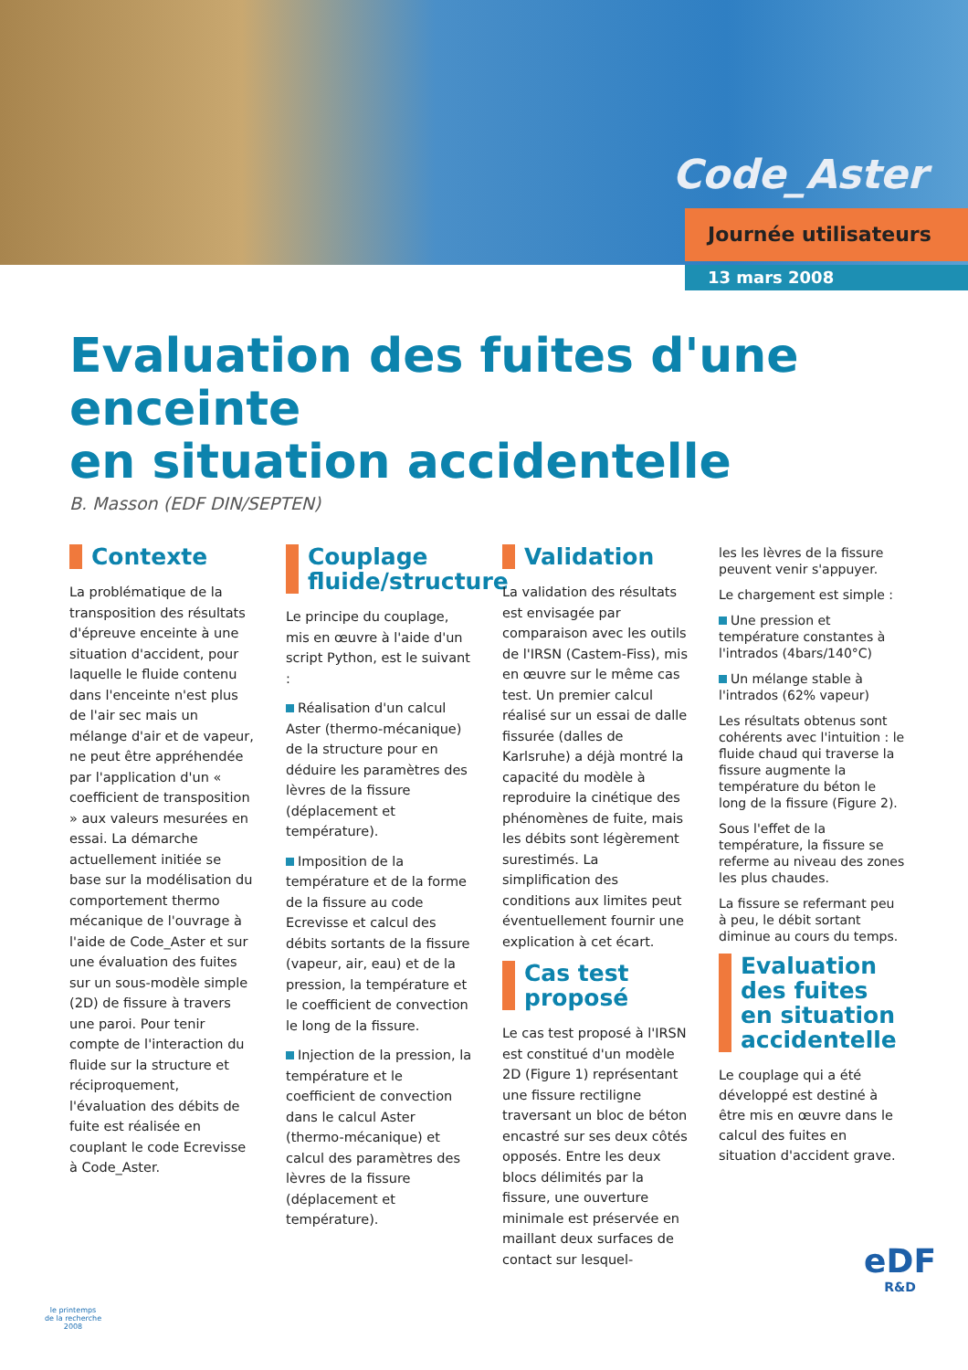Code_Aster
Journée utilisateurs
13 mars 2008
Evaluation des fuites d'une enceinte
en situation accidentelle
B. Masson (EDF DIN/SEPTEN)
Contexte
La problématique de la transposition des résultats d'épreuve enceinte à une situation d'accident, pour laquelle le fluide contenu dans l'enceinte n'est plus de l'air sec mais un mélange d'air et de vapeur, ne peut être appréhendée par l'application d'un « coefficient de transposition » aux valeurs mesurées en essai. La démarche actuellement initiée se base sur la modélisation du comportement thermo mécanique de l'ouvrage à l'aide de Code_Aster et sur une évaluation des fuites sur un sous-modèle simple (2D) de fissure à travers une paroi. Pour tenir compte de l'interaction du fluide sur la structure et réciproquement, l'évaluation des débits de fuite est réalisée en couplant le code Ecrevisse à Code_Aster.
Couplage fluide/structure
Le principe du couplage, mis en œuvre à l'aide d'un script Python, est le suivant :
Réalisation d'un calcul Aster (thermo-mécanique) de la structure pour en déduire les paramètres des lèvres de la fissure (déplacement et température).
Imposition de la température et de la forme de la fissure au code Ecrevisse et calcul des débits sortants de la fissure (vapeur, air, eau) et de la pression, la température et le coefficient de convection le long de la fissure.
Injection de la pression, la température et le coefficient de convection dans le calcul Aster (thermo-mécanique) et calcul des paramètres des lèvres de la fissure (déplacement et température).
Validation
La validation des résultats est envisagée par comparaison avec les outils de l'IRSN (Castem-Fiss), mis en œuvre sur le même cas test. Un premier calcul réalisé sur un essai de dalle fissurée (dalles de Karlsruhe) a déjà montré la capacité du modèle à reproduire la cinétique des phénomènes de fuite, mais les débits sont légèrement surestimés. La simplification des conditions aux limites peut éventuellement fournir une explication à cet écart.
Cas test proposé
Le cas test proposé à l'IRSN est constitué d'un modèle 2D (Figure 1) représentant une fissure rectiligne traversant un bloc de béton encastré sur ses deux côtés opposés. Entre les deux blocs délimités par la fissure, une ouverture minimale est préservée en maillant deux surfaces de contact sur lesquel-
les les lèvres de la fissure peuvent venir s'appuyer.
Le chargement est simple :
Une pression et température constantes à l'intrados (4bars/140°C)
Un mélange stable à l'intrados (62% vapeur)
Les résultats obtenus sont cohérents avec l'intuition : le fluide chaud qui traverse la fissure augmente la température du béton le long de la fissure (Figure 2).
Sous l'effet de la température, la fissure se referme au niveau des zones les plus chaudes.
La fissure se refermant peu à peu, le débit sortant diminue au cours du temps.
Evaluation des fuites en situation accidentelle
Le couplage qui a été développé est destiné à être mis en œuvre dans le calcul des fuites en situation d'accident grave.
le printemps
de la recherche
2008
eDF
R&D